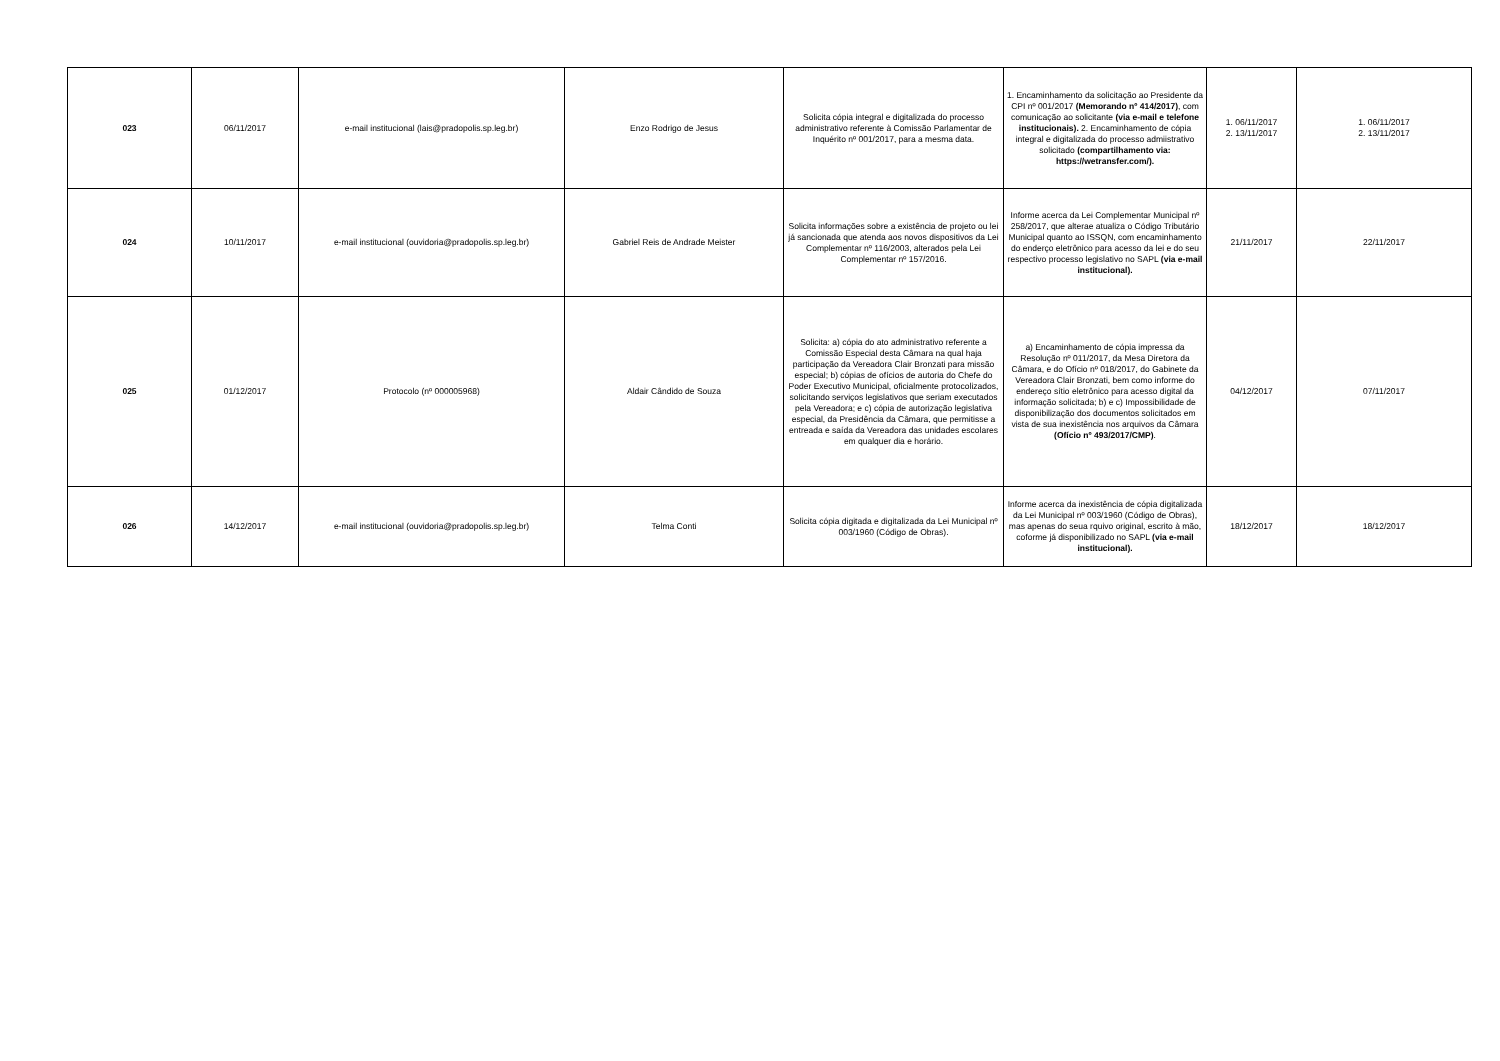| 023 | 06/11/2017 | e-mail institucional (lais@pradopolis.sp.leg.br) | Enzo Rodrigo de Jesus | Solicita cópia integral e digitalizada do processo administrativo referente à Comissão Parlamentar de Inquérito nº 001/2017, para a mesma data. | 1. Encaminhamento da solicitação ao Presidente da CPI nº 001/2017 (Memorando nº 414/2017) , com comunicação ao solicitante (via e-mail e telefone institucionais). 2. Encaminhamento de cópia integral e digitalizada do processo admiistrativo solicitado (compartilhamento via: https://wetransfer.com/). | 1. 06/11/2017 2. 13/11/2017 | 1. 06/11/2017 2. 13/11/2017 |
| 024 | 10/11/2017 | e-mail institucional (ouvidoria@pradopolis.sp.leg.br) | Gabriel Reis de Andrade Meister | Solicita informações sobre a existência de projeto ou lei já sancionada que atenda aos novos dispositivos da Lei Complementar nº 116/2003, alterados pela Lei Complementar nº 157/2016. | Informe acerca da Lei Complementar Municipal nº 258/2017, que alterae atualiza o Código Tributário Municipal quanto ao ISSQN, com encaminhamento do enderço eletrônico para acesso da lei e do seu respectivo processo legislativo no SAPL (via e-mail institucional). | 21/11/2017 | 22/11/2017 |
| 025 | 01/12/2017 | Protocolo (nº 000005968) | Aldair Cândido de Souza | Solicita: a) cópia do ato administrativo referente a Comissão Especial desta Câmara na qual haja participação da Vereadora Clair Bronzati para missão especial; b) cópias de ofícios de autoria do Chefe do Poder Executivo Municipal, oficialmente protocolizados, solicitando serviços legislativos que seriam executados pela Vereadora; e c) cópia de autorização legislativa especial, da Presidência da Câmara, que permitisse a entreada e saída da Vereadora das unidades escolares em qualquer dia e horário. | a) Encaminhamento de cópia impressa da Resolução nº 011/2017, da Mesa Diretora da Câmara, e do Ofício nº 018/2017, do Gabinete da Vereadora Clair Bronzati, bem como informe do endereço sítio eletrônico para acesso digital da informação solicitada; b) e c) Impossibilidade de disponibilização dos documentos solicitados em vista de sua inexistência nos arquivos da Câmara (Ofício nº 493/2017/CMP) . | 04/12/2017 | 07/11/2017 |
| 026 | 14/12/2017 | e-mail institucional (ouvidoria@pradopolis.sp.leg.br) | Telma Conti | Solicita cópia digitada e digitalizada da Lei Municipal nº 003/1960 (Código de Obras). | Informe acerca da inexistência de cópia digitalizada da Lei Municipal nº 003/1960 (Código de Obras), mas apenas do seua rquivo original, escrito à mão, coforme já disponibilizado no SAPL (via e-mail institucional). | 18/12/2017 | 18/12/2017 |